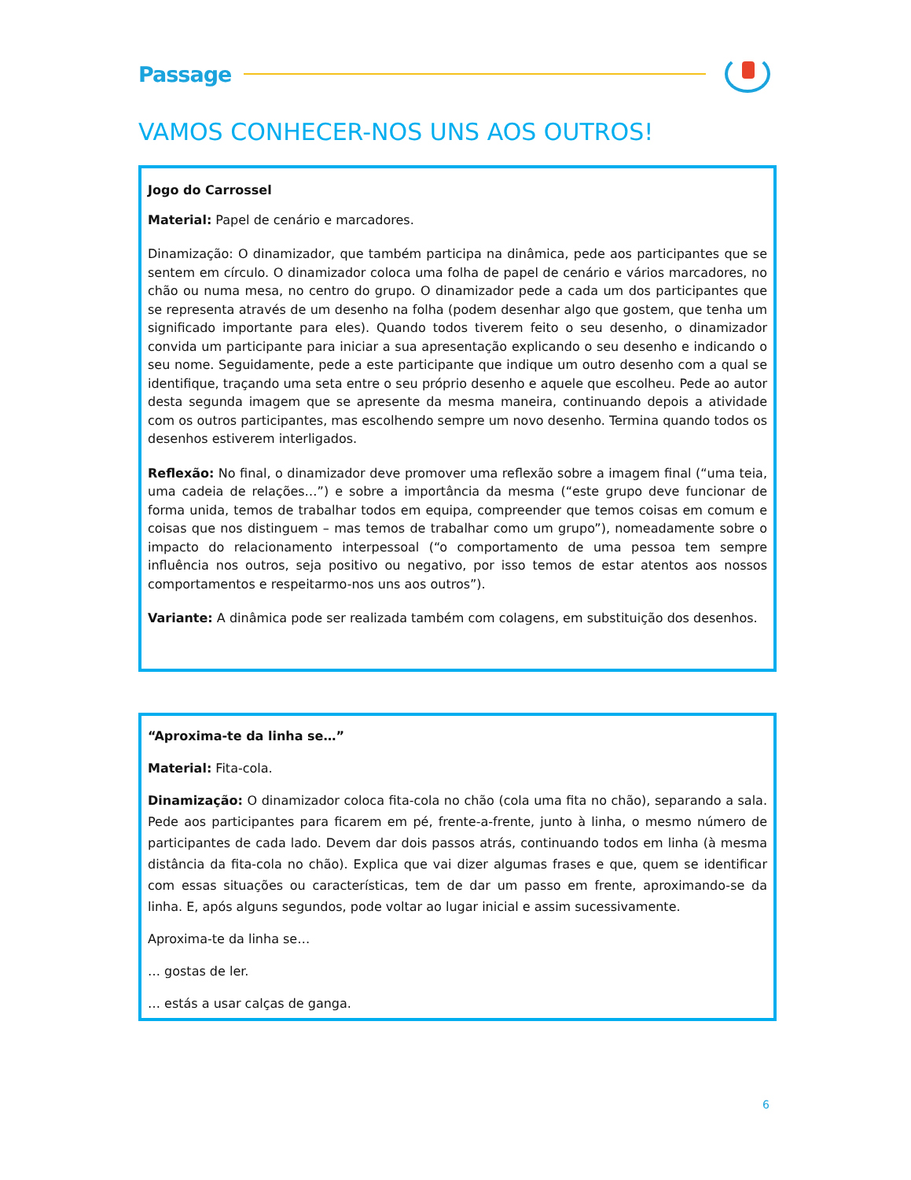Passage
VAMOS CONHECER-NOS UNS AOS OUTROS!
Jogo do Carrossel
Material: Papel de cenário e marcadores.
Dinamização: O dinamizador, que também participa na dinâmica, pede aos participantes que se sentem em círculo. O dinamizador coloca uma folha de papel de cenário e vários marcadores, no chão ou numa mesa, no centro do grupo. O dinamizador pede a cada um dos participantes que se representa através de um desenho na folha (podem desenhar algo que gostem, que tenha um significado importante para eles). Quando todos tiverem feito o seu desenho, o dinamizador convida um participante para iniciar a sua apresentação explicando o seu desenho e indicando o seu nome. Seguidamente, pede a este participante que indique um outro desenho com a qual se identifique, traçando uma seta entre o seu próprio desenho e aquele que escolheu. Pede ao autor desta segunda imagem que se apresente da mesma maneira, continuando depois a atividade com os outros participantes, mas escolhendo sempre um novo desenho. Termina quando todos os desenhos estiverem interligados.
Reflexão: No final, o dinamizador deve promover uma reflexão sobre a imagem final (“uma teia, uma cadeia de relações…”) e sobre a importância da mesma (“este grupo deve funcionar de forma unida, temos de trabalhar todos em equipa, compreender que temos coisas em comum e coisas que nos distinguem – mas temos de trabalhar como um grupo”), nomeadamente sobre o impacto do relacionamento interpessoal (“o comportamento de uma pessoa tem sempre influência nos outros, seja positivo ou negativo, por isso temos de estar atentos aos nossos comportamentos e respeitarmo-nos uns aos outros”).
Variante: A dinâmica pode ser realizada também com colagens, em substituição dos desenhos.
“Aproxima-te da linha se…”
Material: Fita-cola.
Dinamização: O dinamizador coloca fita-cola no chão (cola uma fita no chão), separando a sala. Pede aos participantes para ficarem em pé, frente-a-frente, junto à linha, o mesmo número de participantes de cada lado. Devem dar dois passos atrás, continuando todos em linha (à mesma distância da fita-cola no chão). Explica que vai dizer algumas frases e que, quem se identificar com essas situações ou características, tem de dar um passo em frente, aproximando-se da linha. E, após alguns segundos, pode voltar ao lugar inicial e assim sucessivamente.
Aproxima-te da linha se…
… gostas de ler.
… estás a usar calças de ganga.
6